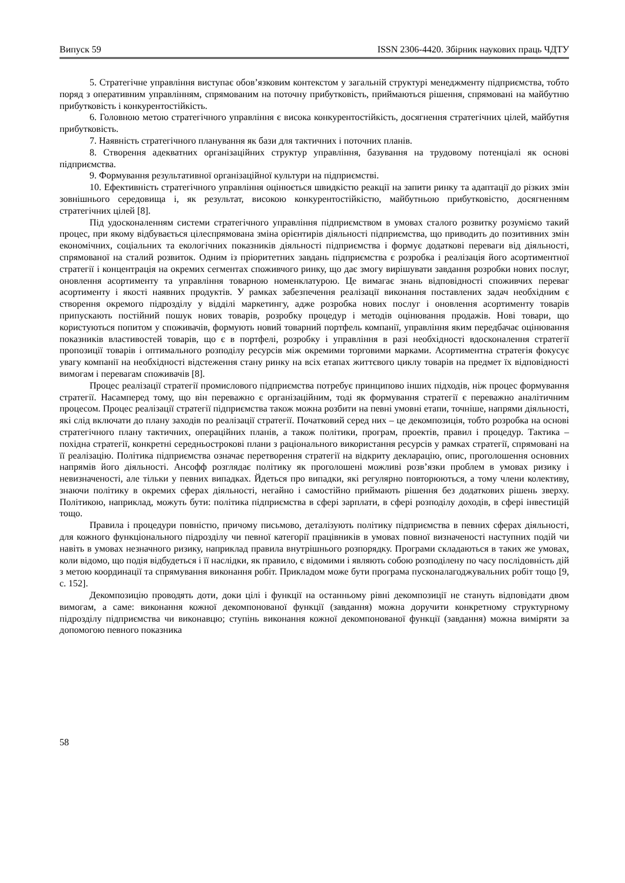Випуск 59 ISSN 2306-4420. Збірник наукових праць ЧДТУ
5. Стратегічне управління виступає обов’язковим контекстом у загальній структурі менеджменту підприємства, тобто поряд з оперативним управлінням, спрямованим на поточну прибутковість, приймаються рішення, спрямовані на майбутню прибутковість і конкурентостійкість.
6. Головною метою стратегічного управління є висока конкурентостійкість, досягнення стратегічних цілей, майбутня прибутковість.
7. Наявність стратегічного планування як бази для тактичних і поточних планів.
8. Створення адекватних організаційних структур управління, базування на трудовому потенціалі як основі підприємства.
9. Формування результативної організаційної культури на підприємстві.
10. Ефективність стратегічного управління оцінюється швидкістю реакції на запити ринку та адаптації до різких змін зовнішнього середовища і, як результат, високою конкурентостійкістю, майбутньою прибутковістю, досягненням стратегічних цілей [8].
Під удосконаленням системи стратегічного управління підприємством в умовах сталого розвитку розуміємо такий процес, при якому відбувається цілеспрямована зміна орієнтирів діяльності підприємства, що приводить до позитивних змін економічних, соціальних та екологічних показників діяльності підприємства і формує додаткові переваги від діяльності, спрямованої на сталий розвиток. Одним із пріоритетних завдань підприємства є розробка і реалізація його асортиментної стратегії і концентрація на окремих сегментах споживчого ринку, що дає змогу вирішувати завдання розробки нових послуг, оновлення асортименту та управління товарною номенклатурою. Це вимагає знань відповідності споживчих переваг асортименту і якості наявних продуктів. У рамках забезпечення реалізації виконання поставлених задач необхідним є створення окремого підрозділу у відділі маркетингу, адже розробка нових послуг і оновлення асортименту товарів припускають постійний пошук нових товарів, розробку процедур і методів оцінювання продажів. Нові товари, що користуються попитом у споживачів, формують новий товарний портфель компанії, управління яким передбачає оцінювання показників властивостей товарів, що є в портфелі, розробку і управління в разі необхідності вдосконалення стратегії пропозиції товарів і оптимального розподілу ресурсів між окремими торговими марками. Асортиментна стратегія фокусує увагу компанії на необхідності відстеження стану ринку на всіх етапах життєвого циклу товарів на предмет їх відповідності вимогам і перевагам споживачів [8].
Процес реалізації стратегії промислового підприємства потребує принципово інших підходів, ніж процес формування стратегії. Насамперед тому, що він переважно є організаційним, тоді як формування стратегії є переважно аналітичним процесом. Процес реалізації стратегії підприємства також можна розбити на певні умовні етапи, точніше, напрями діяльності, які слід включати до плану заходів по реалізації стратегії. Початковий серед них – це декомпозиція, тобто розробка на основі стратегічного плану тактичних, операційних планів, а також політики, програм, проектів, правил і процедур. Тактика – похідна стратегії, конкретні середньострокові плани з раціонального використання ресурсів у рамках стратегії, спрямовані на її реалізацію. Політика підприємства означає перетворення стратегії на відкриту декларацію, опис, проголошення основних напрямів його діяльності. Ансофф розглядає політику як проголошені можливі розв’язки проблем в умовах ризику і невизначеності, але тільки у певних випадках. Йдеться про випадки, які регулярно повторюються, а тому члени колективу, знаючи політику в окремих сферах діяльності, негайно і самостійно приймають рішення без додаткових рішень зверху. Політикою, наприклад, можуть бути: політика підприємства в сфері зарплати, в сфері розподілу доходів, в сфері інвестицій тощо.
Правила і процедури повністю, причому письмово, деталізують політику підприємства в певних сферах діяльності, для кожного функціонального підрозділу чи певної категорії працівників в умовах повної визначеності наступних подій чи навіть в умовах незначного ризику, наприклад правила внутрішнього розпорядку. Програми складаються в таких же умовах, коли відомо, що подія відбудеться і її наслідки, як правило, є відомими і являють собою розподілену по часу послідовність дій з метою координації та спрямування виконання робіт. Прикладом може бути програма пусконалагоджувальних робіт тощо [9, с. 152].
Декомпозицію проводять доти, доки цілі і функції на останньому рівні декомпозиції не стануть відповідати двом вимогам, а саме: виконання кожної декомпонованої функції (завдання) можна доручити конкретному структурному підрозділу підприємства чи виконавцю; ступінь виконання кожної декомпонованої функції (завдання) можна виміряти за допомогою певного показника
58